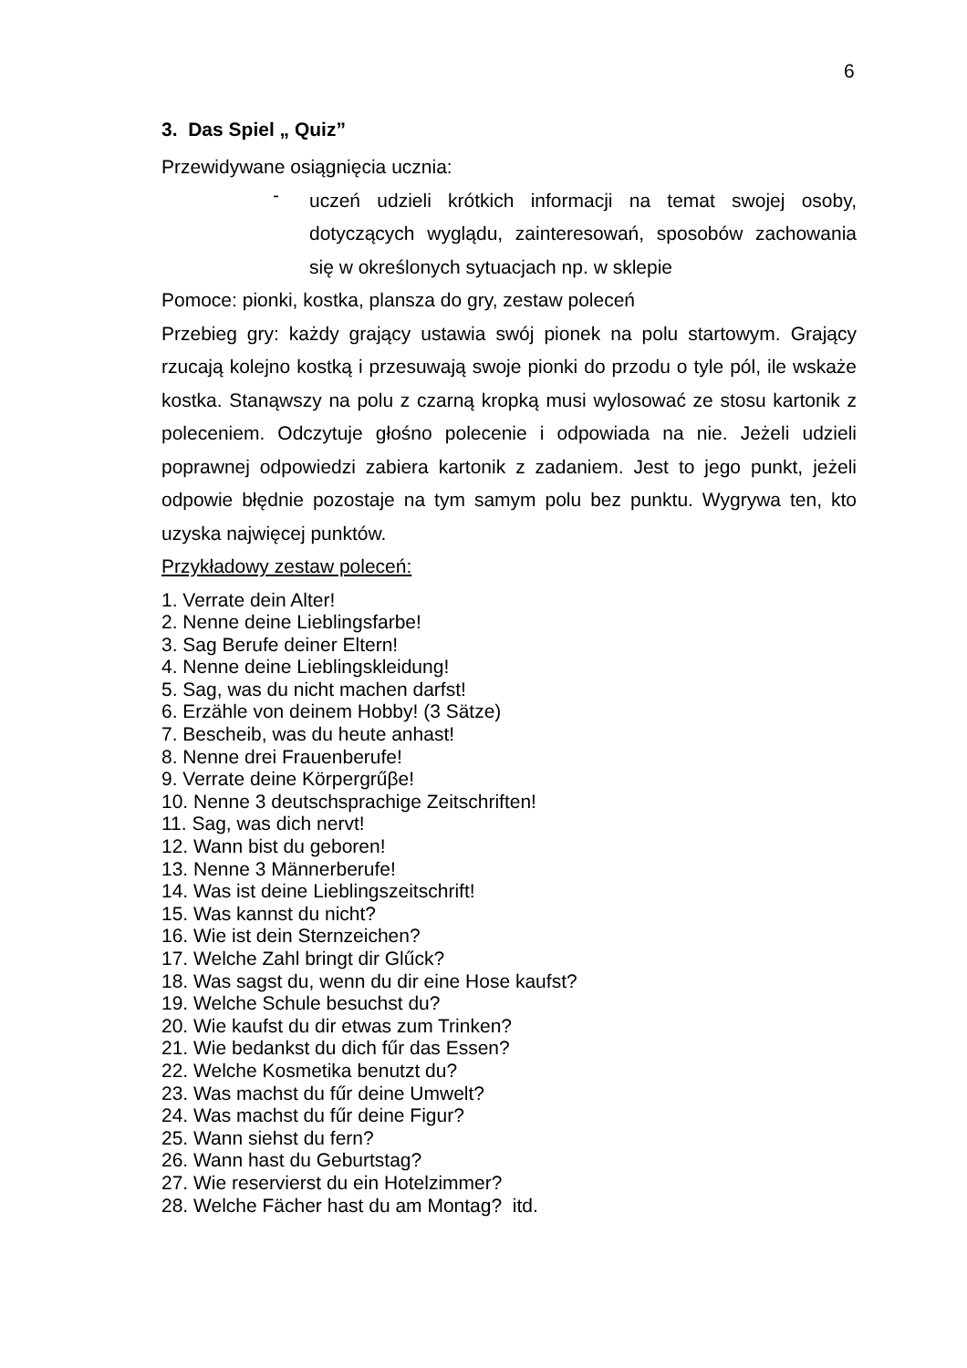6
3. Das Spiel „ Quiz”
Przewidywane osiągnięcia ucznia:
-
uczeń udzieli krótkich informacji na temat swojej osoby, dotyczących wyglądu, zainteresowań, sposobów zachowania się w określonych sytuacjach np. w sklepie
Pomoce: pionki, kostka, plansza do gry, zestaw poleceń
Przebieg gry: każdy grający ustawia swój pionek na polu startowym. Grający rzucają kolejno kostką i przesuwają swoje pionki do przodu o tyle pól, ile wskaże kostka. Stanąwszy na polu z czarną kropką musi wylosować ze stosu kartonik z poleceniem. Odczytuje głośno polecenie i odpowiada na nie. Jeżeli udzieli poprawnej odpowiedzi zabiera kartonik z zadaniem. Jest to jego punkt, jeżeli odpowie błędnie pozostaje na tym samym polu bez punktu. Wygrywa ten, kto uzyska najwięcej punktów.
Przykładowy zestaw poleceń:
1. Verrate dein Alter!
2. Nenne deine Lieblingsfarbe!
3. Sag Berufe deiner Eltern!
4. Nenne deine Lieblingskleidung!
5. Sag, was du nicht machen darfst!
6. Erzähle von deinem Hobby! (3 Sätze)
7. Bescheib, was du heute anhast!
8. Nenne drei Frauenberufe!
9. Verrate deine Körpergrűβe!
10. Nenne 3 deutschsprachige Zeitschriften!
11. Sag, was dich nervt!
12. Wann bist du geboren!
13. Nenne 3 Männerberufe!
14. Was ist deine Lieblingszeitschrift!
15. Was kannst du nicht?
16. Wie ist dein Sternzeichen?
17. Welche Zahl bringt dir Glűck?
18. Was sagst du, wenn du dir eine Hose kaufst?
19. Welche Schule besuchst du?
20. Wie kaufst du dir etwas zum Trinken?
21. Wie bedankst du dich fűr das Essen?
22. Welche Kosmetika benutzt du?
23. Was machst du fűr deine Umwelt?
24. Was machst du fűr deine Figur?
25. Wann siehst du fern?
26. Wann hast du Geburtstag?
27. Wie reservierst du ein Hotelzimmer?
28. Welche Fächer hast du am Montag? itd.